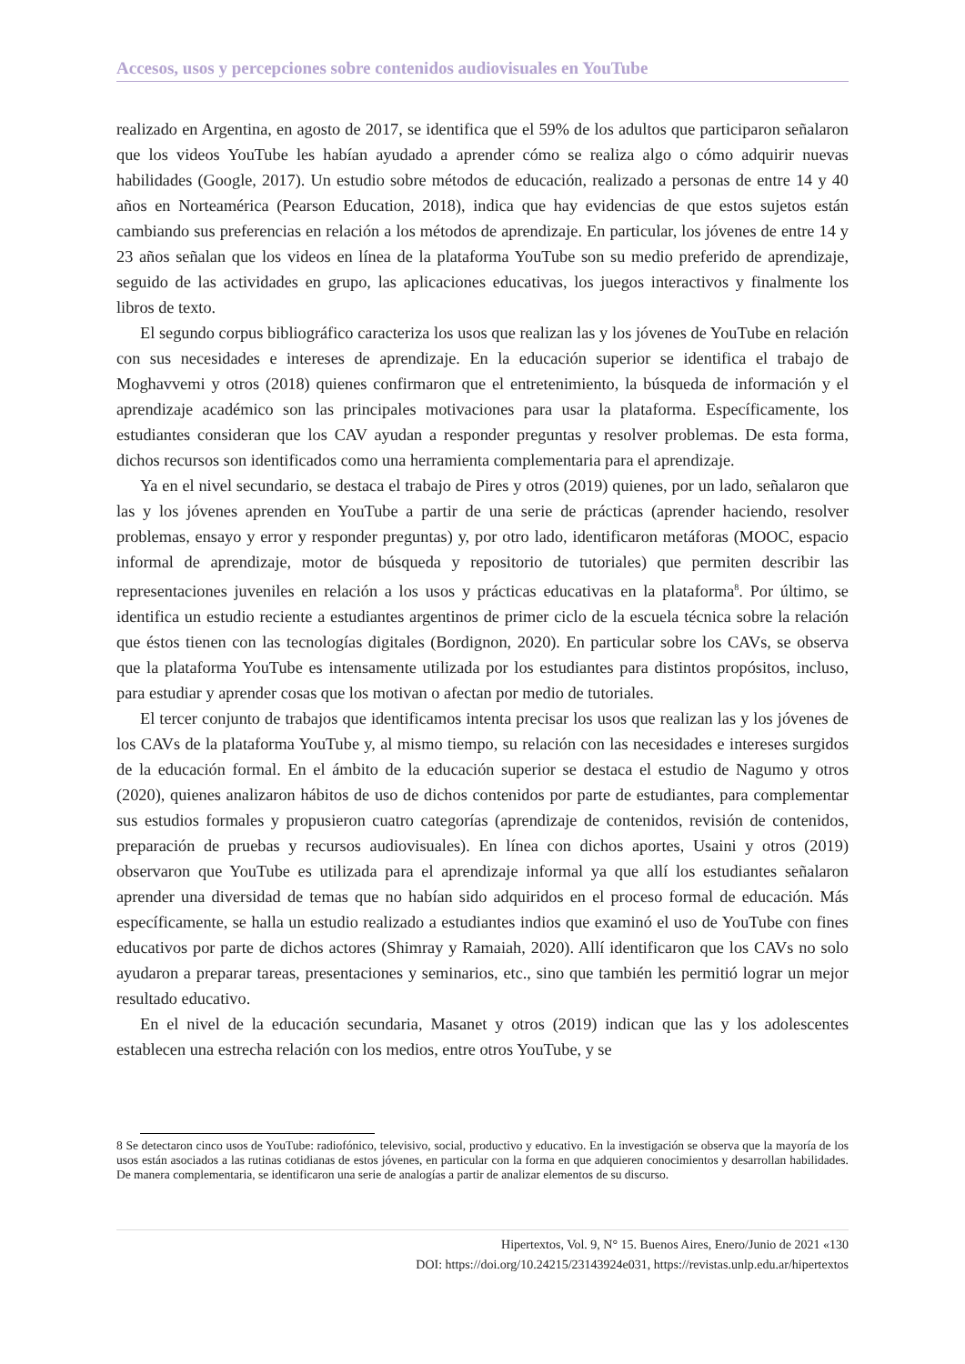Accesos, usos y percepciones sobre contenidos audiovisuales en YouTube
realizado en Argentina, en agosto de 2017, se identifica que el 59% de los adultos que participaron señalaron que los videos YouTube les habían ayudado a aprender cómo se realiza algo o cómo adquirir nuevas habilidades (Google, 2017). Un estudio sobre métodos de educación, realizado a personas de entre 14 y 40 años en Norteamérica (Pearson Education, 2018), indica que hay evidencias de que estos sujetos están cambiando sus preferencias en relación a los métodos de aprendizaje. En particular, los jóvenes de entre 14 y 23 años señalan que los videos en línea de la plataforma YouTube son su medio preferido de aprendizaje, seguido de las actividades en grupo, las aplicaciones educativas, los juegos interactivos y finalmente los libros de texto.
El segundo corpus bibliográfico caracteriza los usos que realizan las y los jóvenes de YouTube en relación con sus necesidades e intereses de aprendizaje. En la educación superior se identifica el trabajo de Moghavvemi y otros (2018) quienes confirmaron que el entretenimiento, la búsqueda de información y el aprendizaje académico son las principales motivaciones para usar la plataforma. Específicamente, los estudiantes consideran que los CAV ayudan a responder preguntas y resolver problemas. De esta forma, dichos recursos son identificados como una herramienta complementaria para el aprendizaje.
Ya en el nivel secundario, se destaca el trabajo de Pires y otros (2019) quienes, por un lado, señalaron que las y los jóvenes aprenden en YouTube a partir de una serie de prácticas (aprender haciendo, resolver problemas, ensayo y error y responder preguntas) y, por otro lado, identificaron metáforas (MOOC, espacio informal de aprendizaje, motor de búsqueda y repositorio de tutoriales) que permiten describir las representaciones juveniles en relación a los usos y prácticas educativas en la plataforma<sup>8</sup>. Por último, se identifica un estudio reciente a estudiantes argentinos de primer ciclo de la escuela técnica sobre la relación que éstos tienen con las tecnologías digitales (Bordignon, 2020). En particular sobre los CAVs, se observa que la plataforma YouTube es intensamente utilizada por los estudiantes para distintos propósitos, incluso, para estudiar y aprender cosas que los motivan o afectan por medio de tutoriales.
El tercer conjunto de trabajos que identificamos intenta precisar los usos que realizan las y los jóvenes de los CAVs de la plataforma YouTube y, al mismo tiempo, su relación con las necesidades e intereses surgidos de la educación formal. En el ámbito de la educación superior se destaca el estudio de Nagumo y otros (2020), quienes analizaron hábitos de uso de dichos contenidos por parte de estudiantes, para complementar sus estudios formales y propusieron cuatro categorías (aprendizaje de contenidos, revisión de contenidos, preparación de pruebas y recursos audiovisuales). En línea con dichos aportes, Usaini y otros (2019) observaron que YouTube es utilizada para el aprendizaje informal ya que allí los estudiantes señalaron aprender una diversidad de temas que no habían sido adquiridos en el proceso formal de educación. Más específicamente, se halla un estudio realizado a estudiantes indios que examinó el uso de YouTube con fines educativos por parte de dichos actores (Shimray y Ramaiah, 2020). Allí identificaron que los CAVs no solo ayudaron a preparar tareas, presentaciones y seminarios, etc., sino que también les permitió lograr un mejor resultado educativo.
En el nivel de la educación secundaria, Masanet y otros (2019) indican que las y los adolescentes establecen una estrecha relación con los medios, entre otros YouTube, y se
8 Se detectaron cinco usos de YouTube: radiofónico, televisivo, social, productivo y educativo. En la investigación se observa que la mayoría de los usos están asociados a las rutinas cotidianas de estos jóvenes, en particular con la forma en que adquieren conocimientos y desarrollan habilidades. De manera complementaria, se identificaron una serie de analogías a partir de analizar elementos de su discurso.
Hipertextos, Vol. 9, N° 15. Buenos Aires, Enero/Junio de 2021 «130
DOI: https://doi.org/10.24215/23143924e031, https://revistas.unlp.edu.ar/hipertextos